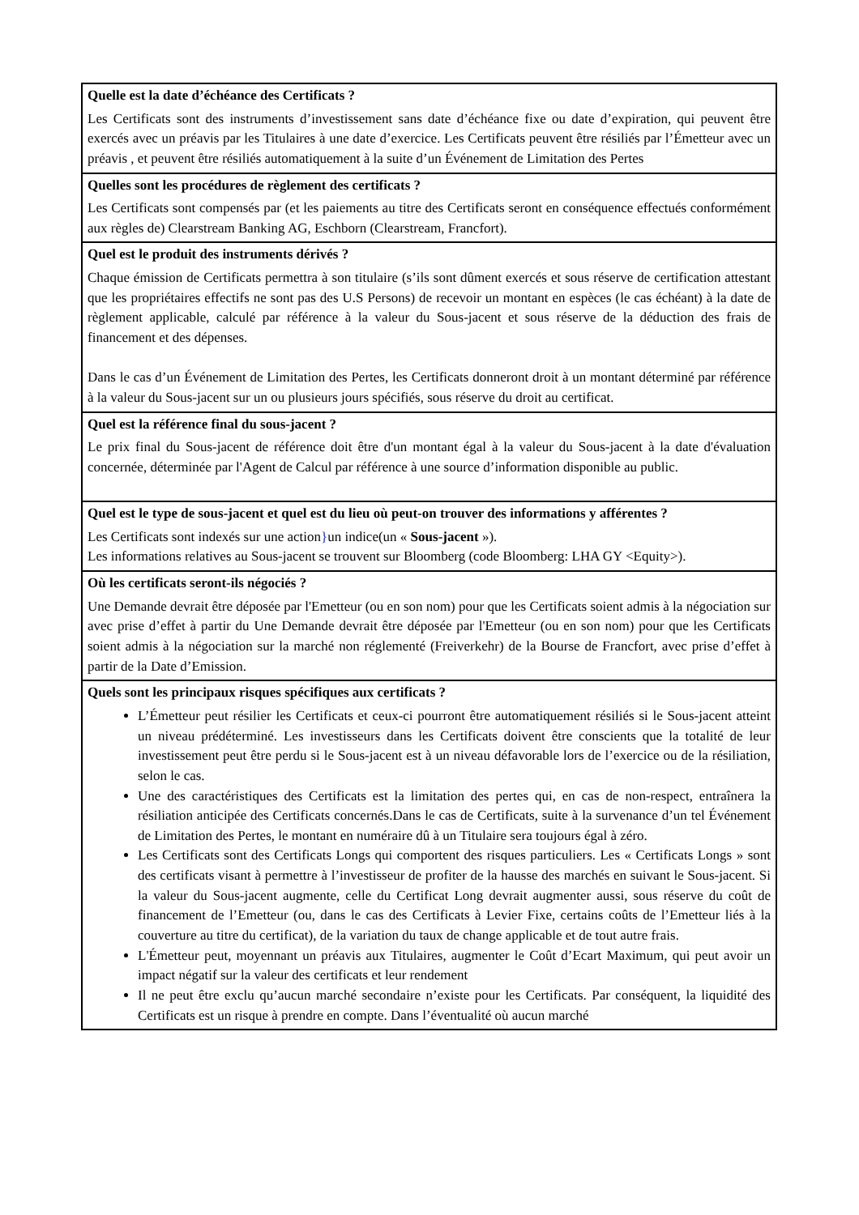Quelle est la date d’échéance des Certificats ?
Les Certificats sont des instruments d’investissement sans date d’échéance fixe ou date d’expiration, qui peuvent être exercés avec un préavis par les Titulaires à une date d’exercice. Les Certificats peuvent être résiliés par l’Émetteur avec un préavis , et peuvent être résiliés automatiquement à la suite d’un Événement de Limitation des Pertes
Quelles sont les procédures de règlement des certificats ?
Les Certificats sont compensés par (et les paiements au titre des Certificats seront en conséquence effectués conformément aux règles de) Clearstream Banking AG, Eschborn (Clearstream, Francfort).
Quel est le produit des instruments dérivés ?
Chaque émission de Certificats permettra à son titulaire (s’ils sont dûment exercés et sous réserve de certification attestant que les propriétaires effectifs ne sont pas des U.S Persons) de recevoir un montant en espèces (le cas échéant) à la date de règlement applicable, calculé par référence à la valeur du Sous-jacent et sous réserve de la déduction des frais de financement et des dépenses.
Dans le cas d’un Événement de Limitation des Pertes, les Certificats donneront droit à un montant déterminé par référence à la valeur du Sous-jacent sur un ou plusieurs jours spécifiés, sous réserve du droit au certificat.
Quel est la référence final du sous-jacent ?
Le prix final du Sous-jacent de référence doit être d'un montant égal à la valeur du Sous-jacent à la date d'évaluation concernée, déterminée par l'Agent de Calcul par référence à une source d’information disponible au public.
Quel est le type de sous-jacent et quel est du lieu où peut-on trouver des informations y afférentes ?
Les Certificats sont indexés sur une action}un indice(un « Sous-jacent »).
Les informations relatives au Sous-jacent se trouvent sur Bloomberg (code Bloomberg: LHA GY <Equity>).
Où les certificats seront-ils négociés ?
Une Demande devrait être déposée par l'Emetteur (ou en son nom) pour que les Certificats soient admis à la négociation sur avec prise d’effet à partir du Une Demande devrait être déposée par l'Emetteur (ou en son nom) pour que les Certificats soient admis à la négociation sur la marché non réglementé (Freiverkehr) de la Bourse de Francfort, avec prise d’effet à partir de la Date d’Emission.
Quels sont les principaux risques spécifiques aux certificats ?
L’Émetteur peut résilier les Certificats et ceux-ci pourront être automatiquement résiliés si le Sous-jacent atteint un niveau prédéterminé. Les investisseurs dans les Certificats doivent être conscients que la totalité de leur investissement peut être perdu si le Sous-jacent est à un niveau défavorable lors de l’exercice ou de la résiliation, selon le cas.
Une des caractéristiques des Certificats est la limitation des pertes qui, en cas de non-respect, entraînera la résiliation anticipée des Certificats concernés.Dans le cas de Certificats, suite à la survenance d’un tel Événement de Limitation des Pertes, le montant en numéraire dû à un Titulaire sera toujours égal à zéro.
Les Certificats sont des Certificats Longs qui comportent des risques particuliers. Les « Certificats Longs » sont des certificats visant à permettre à l’investisseur de profiter de la hausse des marchés en suivant le Sous-jacent. Si la valeur du Sous-jacent augmente, celle du Certificat Long devrait augmenter aussi, sous réserve du coût de financement de l’Emetteur (ou, dans le cas des Certificats à Levier Fixe, certains coûts de l’Emetteur liés à la couverture au titre du certificat), de la variation du taux de change applicable et de tout autre frais.
L'Émetteur peut, moyennant un préavis aux Titulaires, augmenter le Coût d’Ecart Maximum, qui peut avoir un impact négatif sur la valeur des certificats et leur rendement
Il ne peut être exclu qu’aucun marché secondaire n’existe pour les Certificats. Par conséquent, la liquidité des Certificats est un risque à prendre en compte. Dans l’éventualité où aucun marché